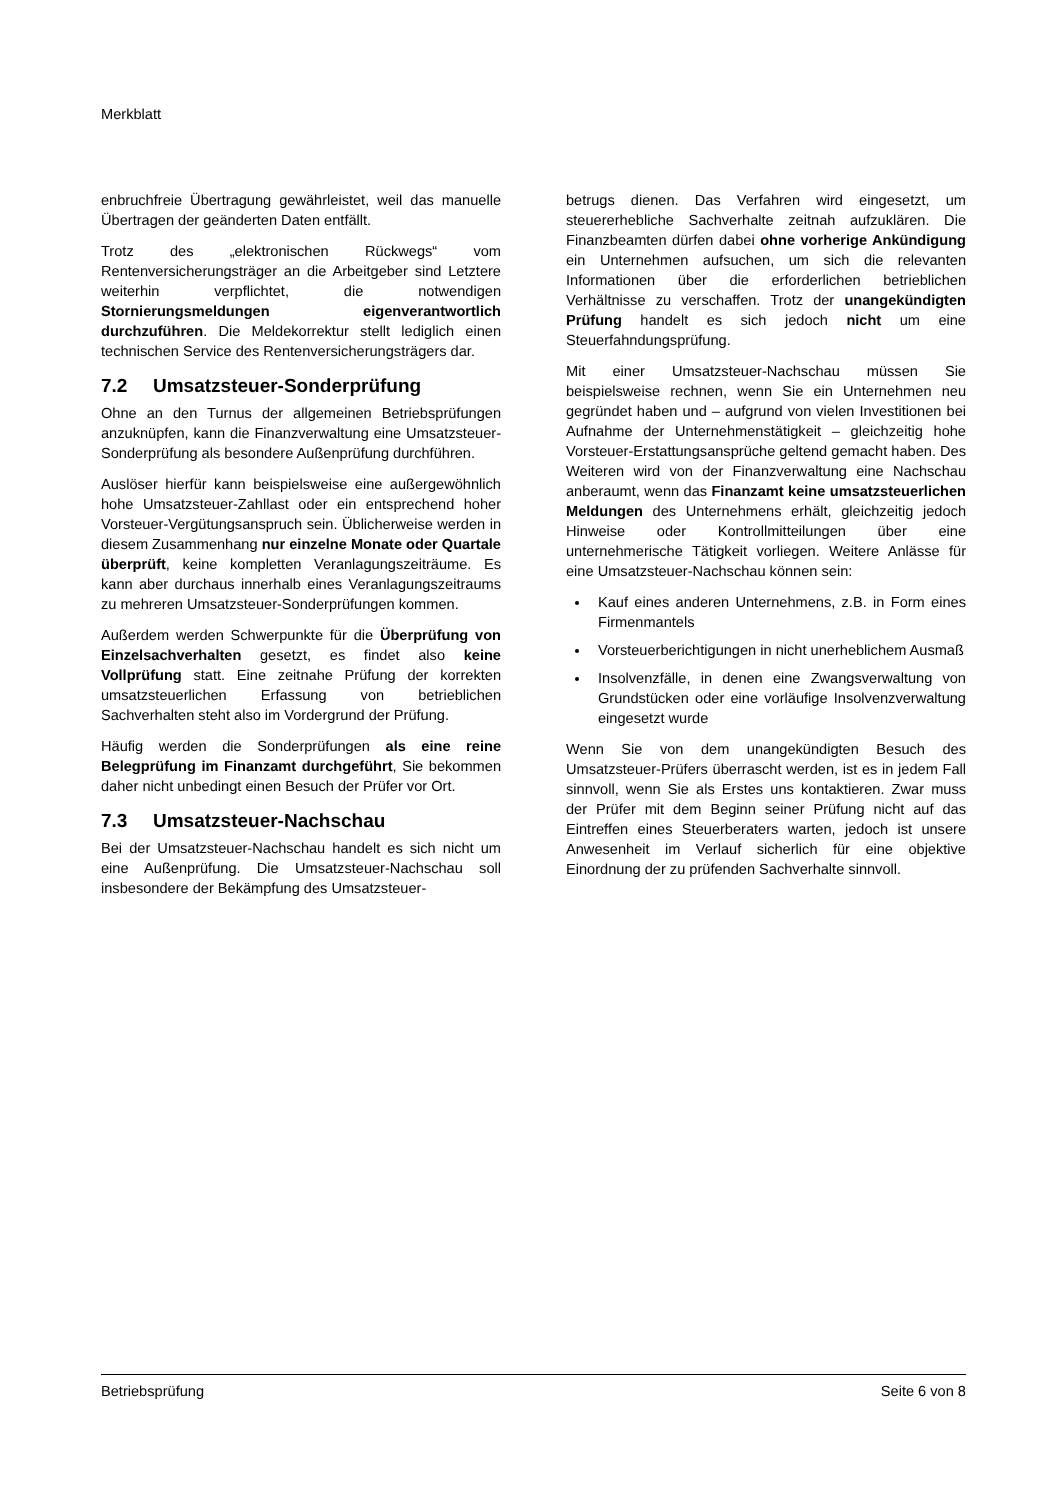Merkblatt
enbruchfreie Übertragung gewährleistet, weil das manuelle Übertragen der geänderten Daten entfällt.
Trotz des „elektronischen Rückwegs“ vom Rentenversicherungsträger an die Arbeitgeber sind Letztere weiterhin verpflichtet, die notwendigen Stornierungsmeldungen eigenverantwortlich durchzuführen. Die Meldekorrektur stellt lediglich einen technischen Service des Rentenversicherungsträgers dar.
7.2 Umsatzsteuer-Sonderprüfung
Ohne an den Turnus der allgemeinen Betriebsprüfungen anzuknüpfen, kann die Finanzverwaltung eine Umsatzsteuer-Sonderprüfung als besondere Außenprüfung durchführen.
Auslöser hierfür kann beispielsweise eine außergewöhnlich hohe Umsatzsteuer-Zahllast oder ein entsprechend hoher Vorsteuer-Vergütungsanspruch sein. Üblicherweise werden in diesem Zusammenhang nur einzelne Monate oder Quartale überprüft, keine kompletten Veranlagungszeiträume. Es kann aber durchaus innerhalb eines Veranlagungszeitraums zu mehreren Umsatzsteuer-Sonderprüfungen kommen.
Außerdem werden Schwerpunkte für die Überprüfung von Einzelsachverhalten gesetzt, es findet also keine Vollprüfung statt. Eine zeitnahe Prüfung der korrekten umsatzsteuerlichen Erfassung von betrieblichen Sachverhalten steht also im Vordergrund der Prüfung.
Häufig werden die Sonderprüfungen als eine reine Belegprüfung im Finanzamt durchgeführt, Sie bekommen daher nicht unbedingt einen Besuch der Prüfer vor Ort.
7.3 Umsatzsteuer-Nachschau
Bei der Umsatzsteuer-Nachschau handelt es sich nicht um eine Außenprüfung. Die Umsatzsteuer-Nachschau soll insbesondere der Bekämpfung des Umsatzsteuer-
betrugs dienen. Das Verfahren wird eingesetzt, um steuererhebliche Sachverhalte zeitnah aufzuklären. Die Finanzbeamten dürfen dabei ohne vorherige Ankündigung ein Unternehmen aufsuchen, um sich die relevanten Informationen über die erforderlichen betrieblichen Verhältnisse zu verschaffen. Trotz der unangekündigten Prüfung handelt es sich jedoch nicht um eine Steuerfahndungsprüfung.
Mit einer Umsatzsteuer-Nachschau müssen Sie beispielsweise rechnen, wenn Sie ein Unternehmen neu gegründet haben und – aufgrund von vielen Investitionen bei Aufnahme der Unternehmenstätigkeit – gleichzeitig hohe Vorsteuer-Erstattungsansprüche geltend gemacht haben. Des Weiteren wird von der Finanzverwaltung eine Nachschau anberaumt, wenn das Finanzamt keine umsatzsteuerlichen Meldungen des Unternehmens erhält, gleichzeitig jedoch Hinweise oder Kontrollmitteilungen über eine unternehmerische Tätigkeit vorliegen. Weitere Anlässe für eine Umsatzsteuer-Nachschau können sein:
Kauf eines anderen Unternehmens, z.B. in Form eines Firmenmantels
Vorsteuerberichtigungen in nicht unerheblichem Ausmaß
Insolvenzfälle, in denen eine Zwangsverwaltung von Grundstücken oder eine vorläufige Insolvenzverwaltung eingesetzt wurde
Wenn Sie von dem unangekündigten Besuch des Umsatzsteuer-Prüfers überrascht werden, ist es in jedem Fall sinnvoll, wenn Sie als Erstes uns kontaktieren. Zwar muss der Prüfer mit dem Beginn seiner Prüfung nicht auf das Eintreffen eines Steuerberaters warten, jedoch ist unsere Anwesenheit im Verlauf sicherlich für eine objektive Einordnung der zu prüfenden Sachverhalte sinnvoll.
Betriebsprüfung Seite 6 von 8